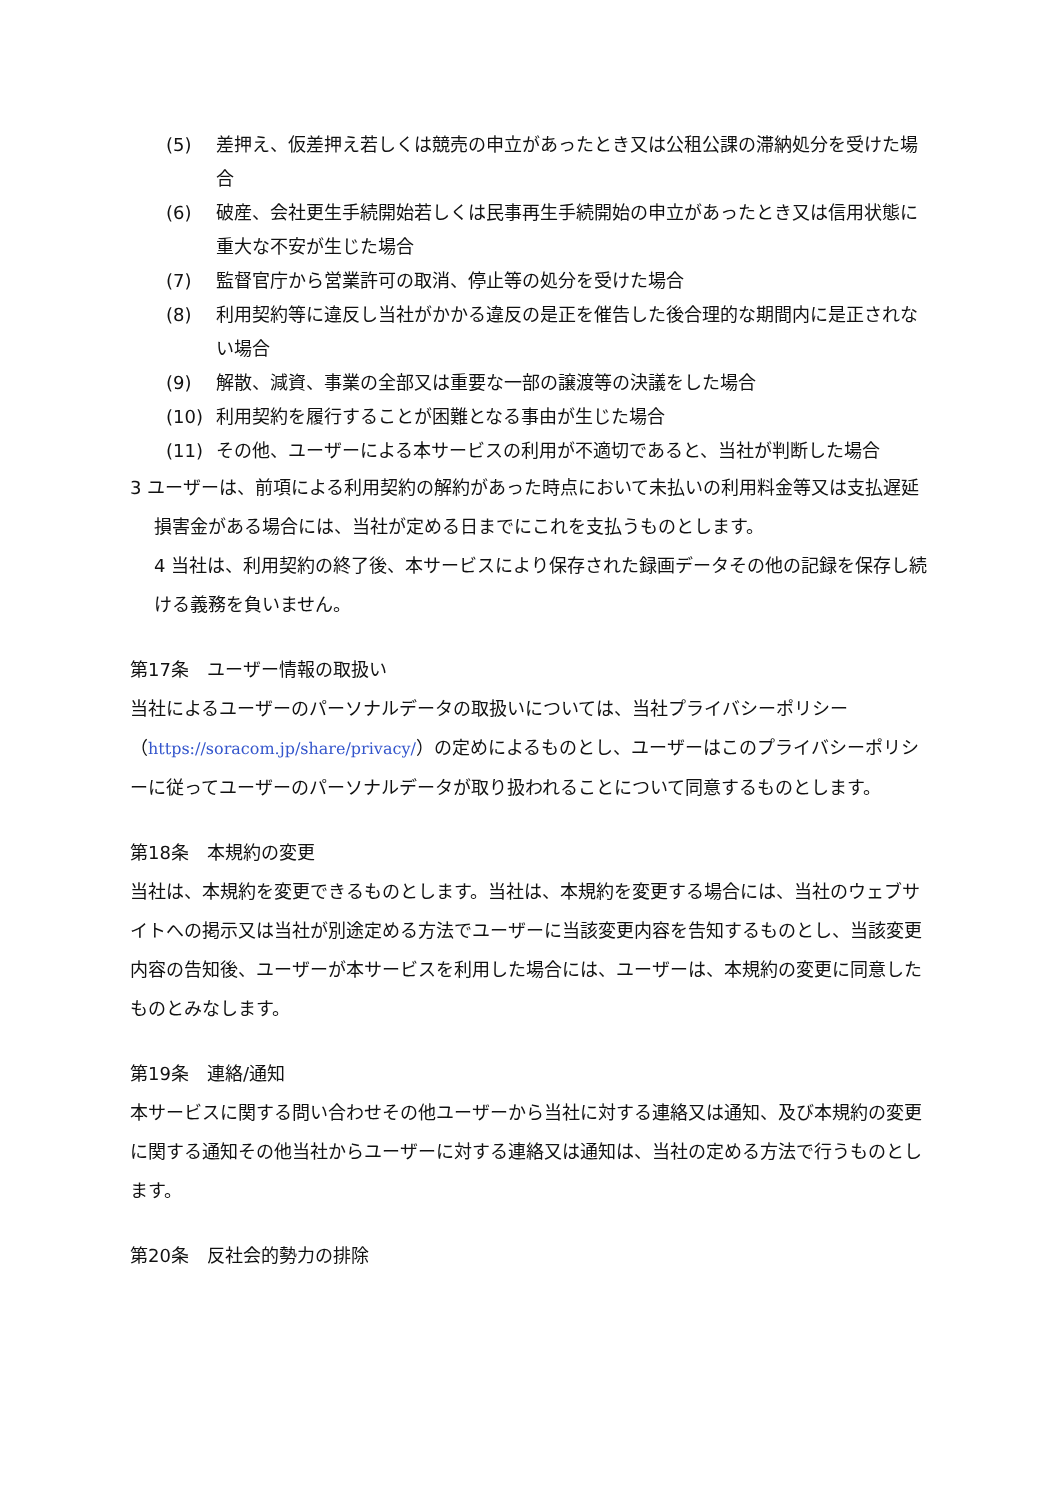(5) 差押え、仮差押え若しくは競売の申立があったとき又は公租公課の滞納処分を受けた場合
(6) 破産、会社更生手続開始若しくは民事再生手続開始の申立があったとき又は信用状態に重大な不安が生じた場合
(7) 監督官庁から営業許可の取消、停止等の処分を受けた場合
(8) 利用契約等に違反し当社がかかる違反の是正を催告した後合理的な期間内に是正されない場合
(9) 解散、減資、事業の全部又は重要な一部の譲渡等の決議をした場合
(10) 利用契約を履行することが困難となる事由が生じた場合
(11) その他、ユーザーによる本サービスの利用が不適切であると、当社が判断した場合
3 ユーザーは、前項による利用契約の解約があった時点において未払いの利用料金等又は支払遅延損害金がある場合には、当社が定める日までにこれを支払うものとします。
4 当社は、利用契約の終了後、本サービスにより保存された録画データその他の記録を保存し続ける義務を負いません。
第17条　ユーザー情報の取扱い
当社によるユーザーのパーソナルデータの取扱いについては、当社プライバシーポリシー（https://soracom.jp/share/privacy/）の定めによるものとし、ユーザーはこのプライバシーポリシーに従ってユーザーのパーソナルデータが取り扱われることについて同意するものとします。
第18条　本規約の変更
当社は、本規約を変更できるものとします。当社は、本規約を変更する場合には、当社のウェブサイトへの掲示又は当社が別途定める方法でユーザーに当該変更内容を告知するものとし、当該変更内容の告知後、ユーザーが本サービスを利用した場合には、ユーザーは、本規約の変更に同意したものとみなします。
第19条　連絡/通知
本サービスに関する問い合わせその他ユーザーから当社に対する連絡又は通知、及び本規約の変更に関する通知その他当社からユーザーに対する連絡又は通知は、当社の定める方法で行うものとします。
第20条　反社会的勢力の排除